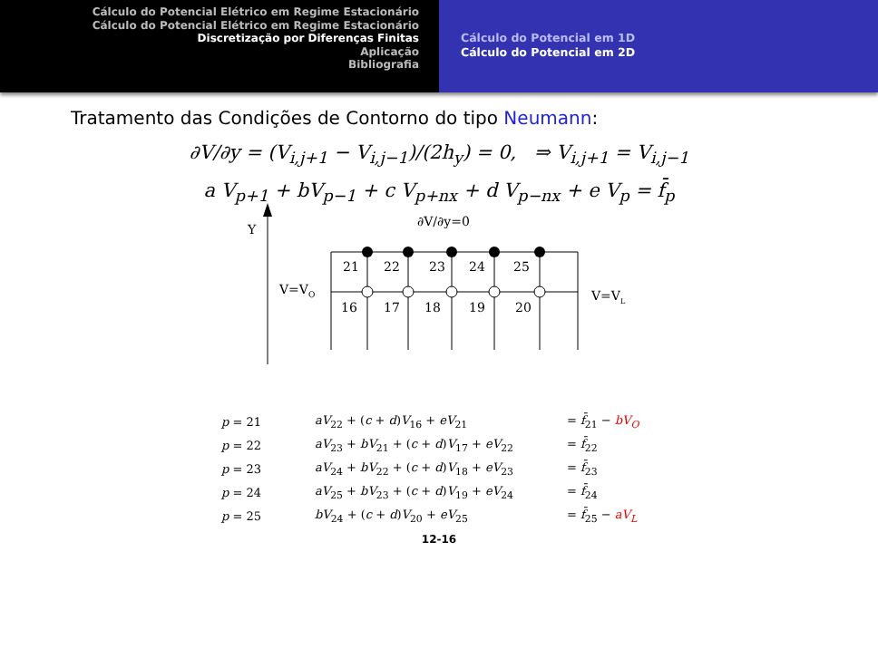Cálculo do Potencial Elétrico em Regime Estacionário
Cálculo do Potencial Elétrico em Regime Estacionário
Discretização por Diferenças Finitas
Aplicação
Bibliografia
Cálculo do Potencial em 1D
Cálculo do Potencial em 2D
Tratamento das Condições de Contorno do tipo Neumann:
∂V/∂y = (V<sub>i,j+1</sub> − V<sub>i,j−1</sub>)/(2h<sub>y</sub>) = 0, ⇒ V<sub>i,j+1</sub> = V<sub>i,j−1</sub>
a V<sub>p+1</sub> + bV<sub>p−1</sub> + c V<sub>p+nx</sub> + d V<sub>p−nx</sub> + e V<sub>p</sub> = f̄<sub>p</sub>
Y
∂V/∂y=0
21
22
23
24
25
16
17
18
19
20
V=VO
V=VL
| p = 21 | aV<sub>22</sub> + ( c + d ) V<sub>16</sub> + eV<sub>21</sub> | = f̄<sub>21</sub> − bV<sub>O</sub> |
| p = 22 | aV<sub>23</sub> + bV<sub>21</sub> + ( c + d ) V<sub>17</sub> + eV<sub>22</sub> | = f̄<sub>22</sub> |
| p = 23 | aV<sub>24</sub> + bV<sub>22</sub> + ( c + d ) V<sub>18</sub> + eV<sub>23</sub> | = f̄<sub>23</sub> |
| p = 24 | aV<sub>25</sub> + bV<sub>23</sub> + ( c + d ) V<sub>19</sub> + eV<sub>24</sub> | = f̄<sub>24</sub> |
| p = 25 | bV<sub>24</sub> + ( c + d ) V<sub>20</sub> + eV<sub>25</sub> | = f̄<sub>25</sub> − aV<sub>L</sub> |
12-16